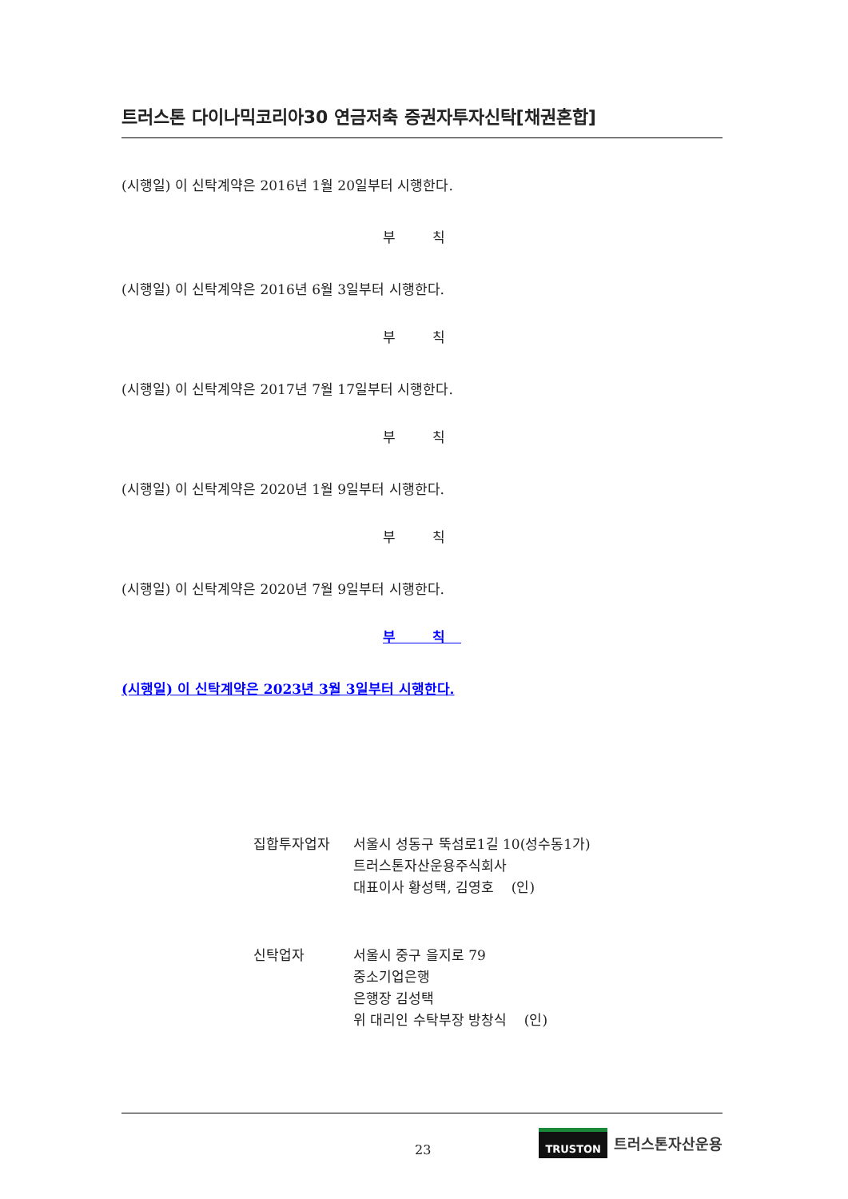트러스톤 다이나믹코리아30 연금저축 증권자투자신탁[채권혼합]
(시행일) 이 신탁계약은 2016년 1월 20일부터 시행한다.
부 칙
(시행일) 이 신탁계약은 2016년 6월 3일부터 시행한다.
부 칙
(시행일) 이 신탁계약은 2017년 7월 17일부터 시행한다.
부 칙
(시행일) 이 신탁계약은 2020년 1월 9일부터 시행한다.
부 칙
(시행일) 이 신탁계약은 2020년 7월 9일부터 시행한다.
부 칙
(시행일) 이 신탁계약은 2023년 3월 3일부터 시행한다.
집합투자업자 서울시 성동구 뚝섬로1길 10(성수동1가)
트러스톤자산운용주식회사
대표이사 황성택, 김영호 (인)
신탁업자 서울시 중구 을지로 79
중소기업은행
은행장 김성택
위 대리인 수탁부장 방창식 (인)
23
TRUSTON 트러스톤자산운용